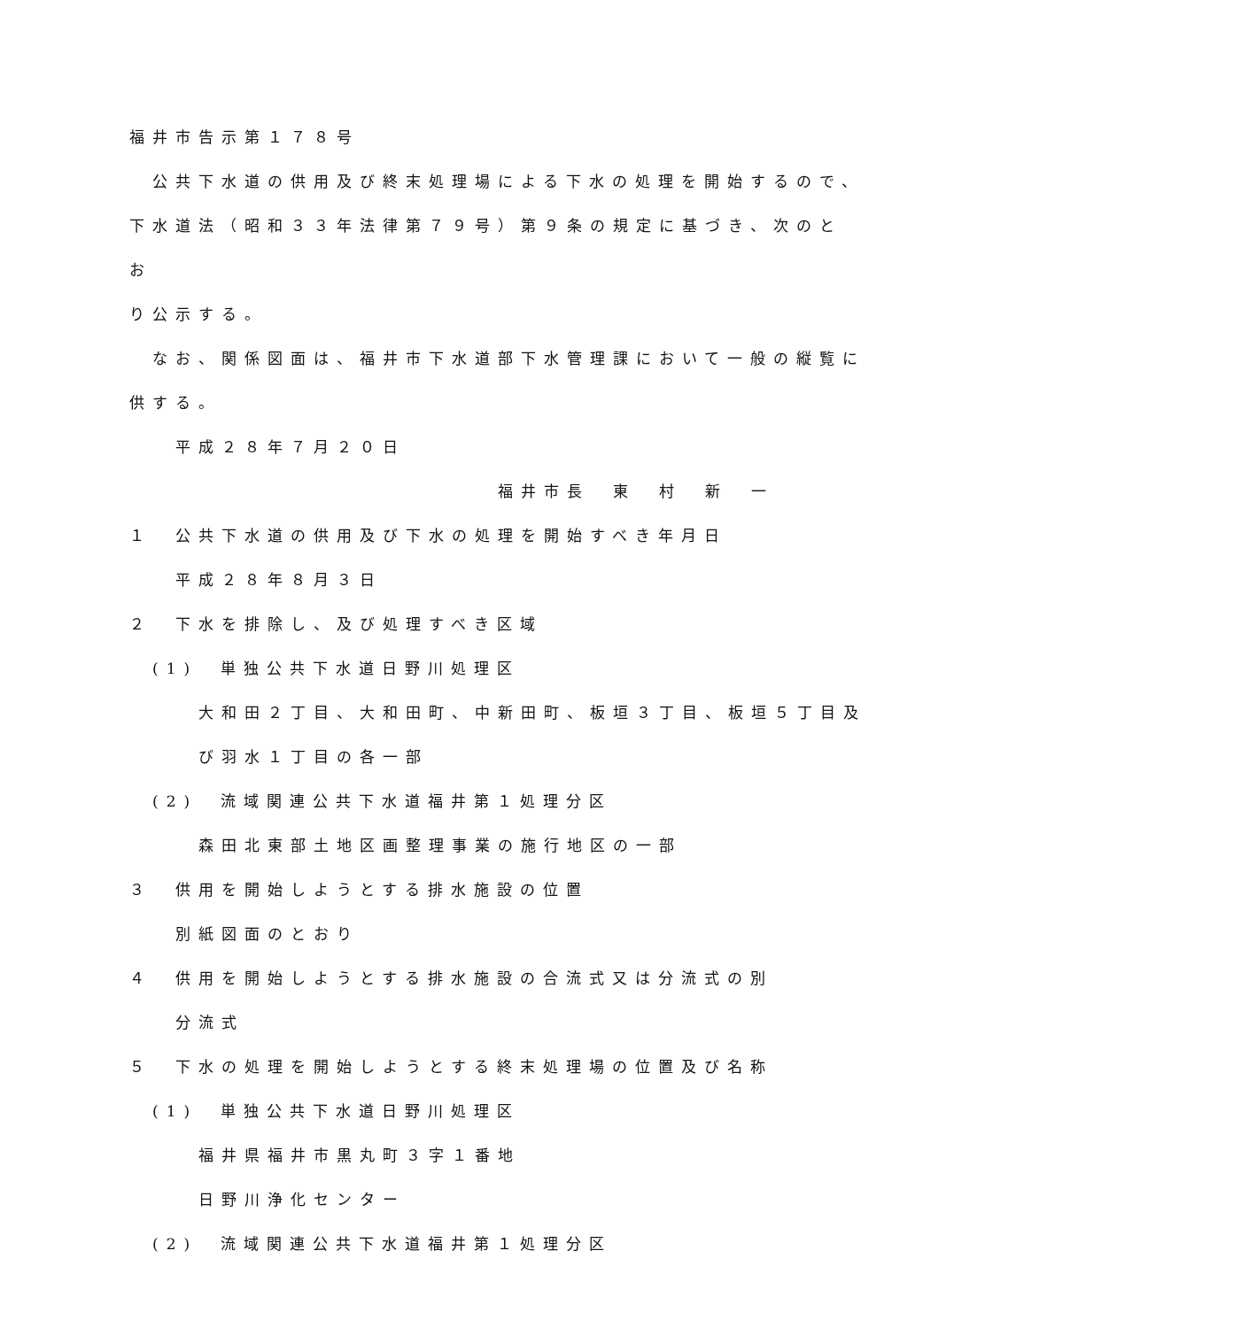福井市告示第１７８号
公共下水道の供用及び終末処理場による下水の処理を開始するので、
下水道法（昭和３３年法律第７９号）第９条の規定に基づき、次のとお
り公示する。
なお、関係図面は、福井市下水道部下水管理課において一般の縦覧に
供する。
平成２８年７月２０日
福井市長　東　村　新　一
１　公共下水道の供用及び下水の処理を開始すべき年月日
平成２８年８月３日
２　下水を排除し、及び処理すべき区域
(1)　単独公共下水道日野川処理区
大和田２丁目、大和田町、中新田町、板垣３丁目、板垣５丁目及
び羽水１丁目の各一部
(2)　流域関連公共下水道福井第１処理分区
森田北東部土地区画整理事業の施行地区の一部
３　供用を開始しようとする排水施設の位置
別紙図面のとおり
４　供用を開始しようとする排水施設の合流式又は分流式の別
分流式
５　下水の処理を開始しようとする終末処理場の位置及び名称
(1)　単独公共下水道日野川処理区
福井県福井市黒丸町３字１番地
日野川浄化センター
(2)　流域関連公共下水道福井第１処理分区